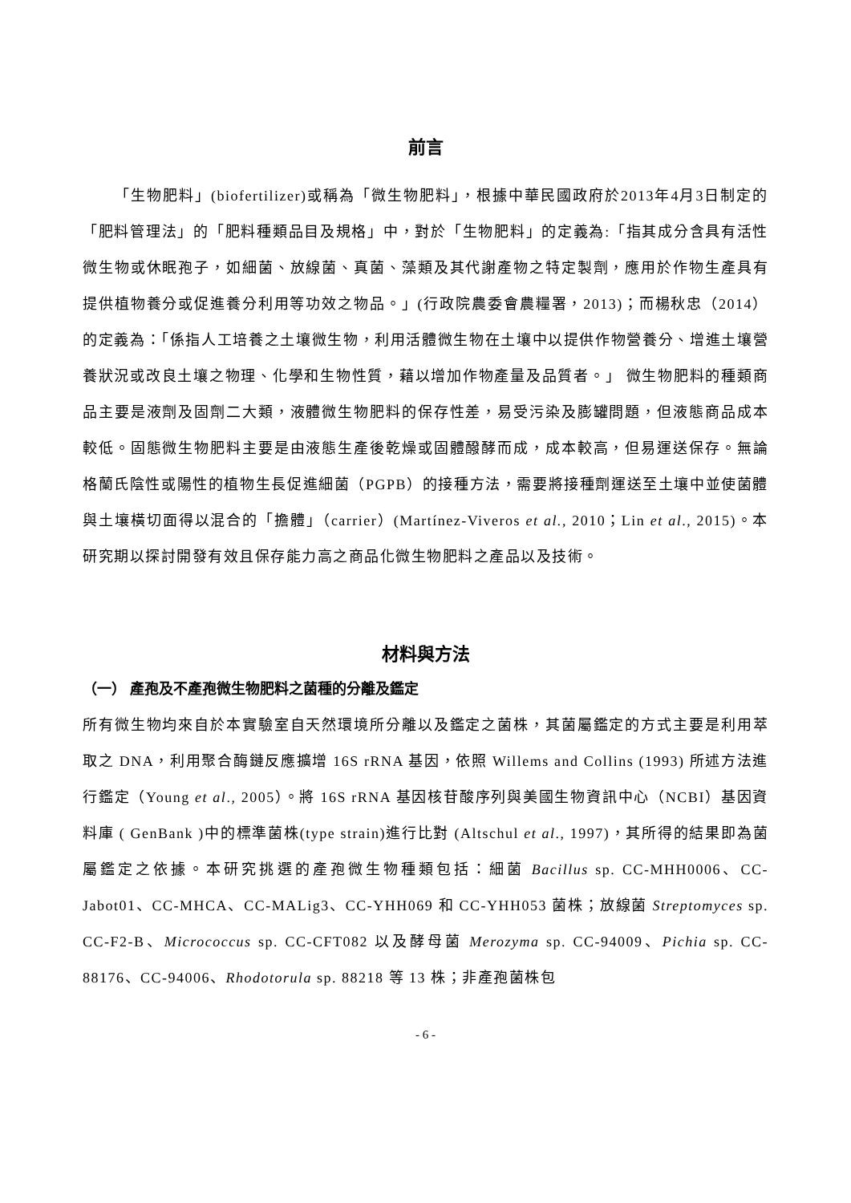前言
「生物肥料」(biofertilizer)或稱為「微生物肥料」，根據中華民國政府於2013年4月3日制定的「肥料管理法」的「肥料種類品目及規格」中，對於「生物肥料」的定義為:「指其成分含具有活性微生物或休眠孢子，如細菌、放線菌、真菌、藻類及其代謝產物之特定製劑，應用於作物生產具有提供植物養分或促進養分利用等功效之物品。」(行政院農委會農糧署，2013)；而楊秋忠（2014）的定義為：「係指人工培養之土壤微生物，利用活體微生物在土壤中以提供作物營養分、增進土壤營養狀況或改良土壤之物理、化學和生物性質，藉以增加作物產量及品質者。」 微生物肥料的種類商品主要是液劑及固劑二大類，液體微生物肥料的保存性差，易受污染及膨罐問題，但液態商品成本較低。固態微生物肥料主要是由液態生產後乾燥或固體醱酵而成，成本較高，但易運送保存。無論格蘭氏陰性或陽性的植物生長促進細菌（PGPB）的接種方法，需要將接種劑運送至土壤中並使菌體與土壤橫切面得以混合的「擔體」（carrier）(Martínez-Viveros et al., 2010；Lin et al., 2015)。本研究期以探討開發有效且保存能力高之商品化微生物肥料之產品以及技術。
材料與方法
（一） 產孢及不產孢微生物肥料之菌種的分離及鑑定
所有微生物均來自於本實驗室自天然環境所分離以及鑑定之菌株，其菌屬鑑定的方式主要是利用萃取之 DNA，利用聚合酶鏈反應擴增 16S rRNA 基因，依照 Willems and Collins (1993) 所述方法進行鑑定（Young et al., 2005）。將 16S rRNA 基因核苷酸序列與美國生物資訊中心（NCBI）基因資料庫 ( GenBank )中的標準菌株(type strain)進行比對 (Altschul et al., 1997)，其所得的結果即為菌屬鑑定之依據。本研究挑選的產孢微生物種類包括：細菌 Bacillus sp. CC-MHH0006、CC-Jabot01、CC-MHCA、CC-MALig3、CC-YHH069 和 CC-YHH053 菌株；放線菌 Streptomyces sp. CC-F2-B、Micrococcus sp. CC-CFT082 以及酵母菌 Merozyma sp. CC-94009、Pichia sp. CC-88176、CC-94006、Rhodotorula sp. 88218 等 13 株；非產孢菌株包
- 6 -